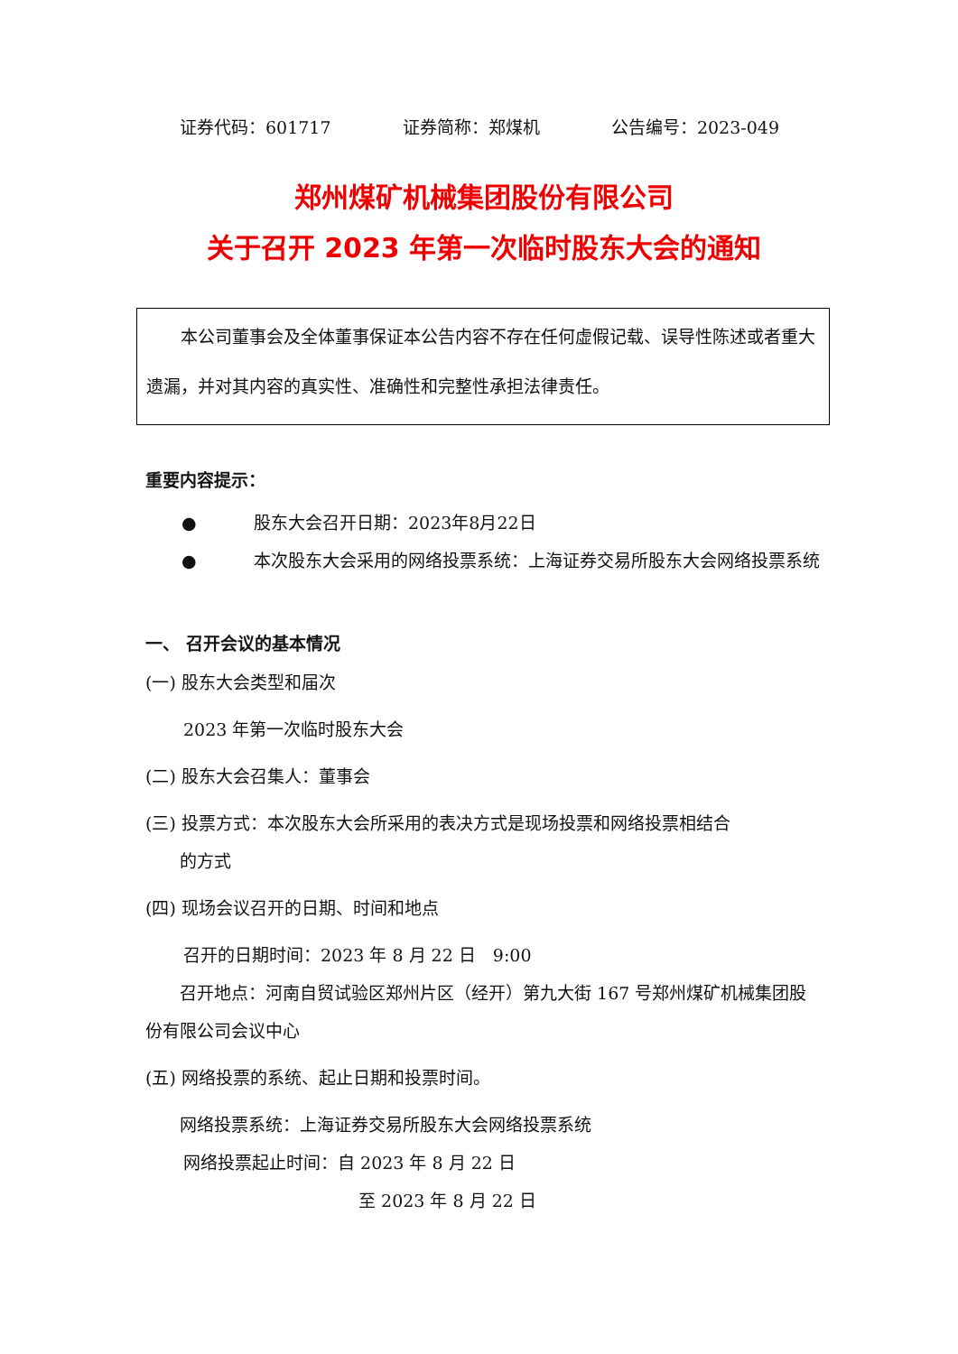证券代码：601717 证券简称：郑煤机 公告编号：2023-049
郑州煤矿机械集团股份有限公司
关于召开 2023 年第一次临时股东大会的通知
  本公司董事会及全体董事保证本公告内容不存在任何虚假记载、误导性陈述或者重大遗漏，并对其内容的真实性、准确性和完整性承担法律责任。
重要内容提示：
● 股东大会召开日期：2023年8月22日
● 本次股东大会采用的网络投票系统：上海证券交易所股东大会网络投票系统
一、 召开会议的基本情况
(一) 股东大会类型和届次
2023 年第一次临时股东大会
(二) 股东大会召集人：董事会
(三) 投票方式：本次股东大会所采用的表决方式是现场投票和网络投票相结合
  的方式
(四) 现场会议召开的日期、时间和地点
召开的日期时间：2023 年 8 月 22 日　9:00
  召开地点：河南自贸试验区郑州片区（经开）第九大街 167 号郑州煤矿机械集团股份有限公司会议中心
(五) 网络投票的系统、起止日期和投票时间。
网络投票系统：上海证券交易所股东大会网络投票系统
网络投票起止时间：自 2023 年 8 月 22 日
至 2023 年 8 月 22 日